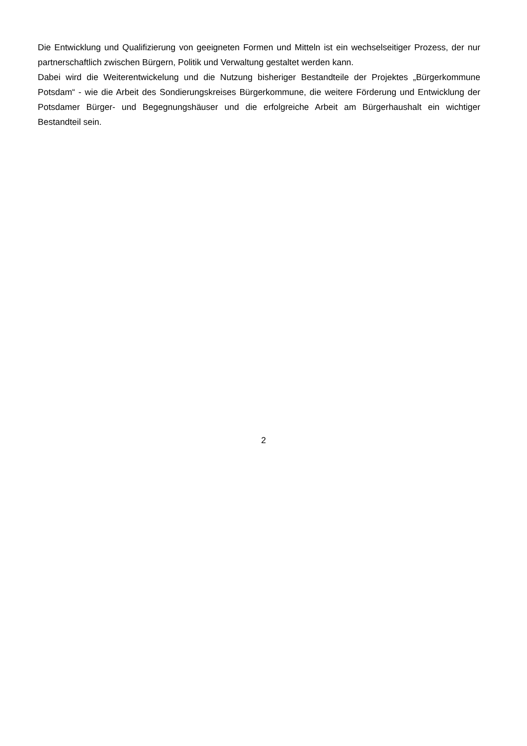Die Entwicklung und Qualifizierung von geeigneten Formen und Mitteln ist ein wechselseitiger Prozess, der nur partnerschaftlich zwischen Bürgern, Politik und Verwaltung gestaltet werden kann.
Dabei wird die Weiterentwickelung und die Nutzung bisheriger Bestandteile der Projektes „Bürgerkommune Potsdam“ - wie die Arbeit des Sondierungskreises Bürgerkommune, die weitere Förderung und Entwicklung der Potsdamer Bürger- und Begegnungshäuser und die erfolgreiche Arbeit am Bürgerhaushalt ein wichtiger Bestandteil sein.
2